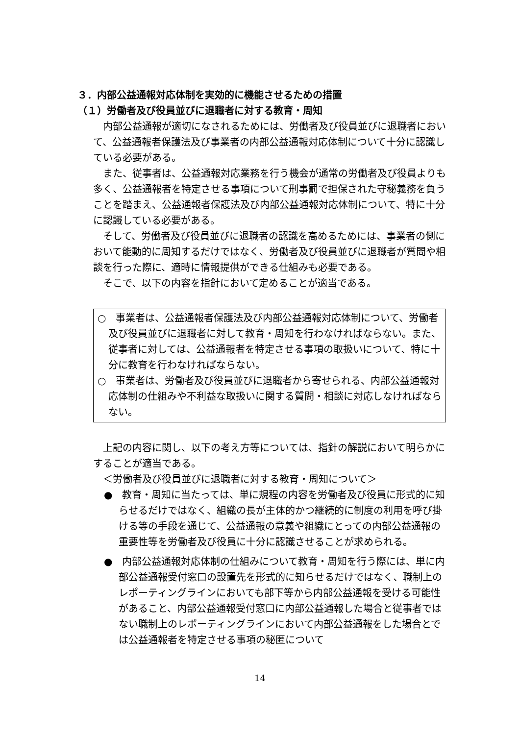３．内部公益通報対応体制を実効的に機能させるための措置
（１）労働者及び役員並びに退職者に対する教育・周知
内部公益通報が適切になされるためには、労働者及び役員並びに退職者において、公益通報者保護法及び事業者の内部公益通報対応体制について十分に認識している必要がある。
また、従事者は、公益通報対応業務を行う機会が通常の労働者及び役員よりも多く、公益通報者を特定させる事項について刑事罰で担保された守秘義務を負うことを踏まえ、公益通報者保護法及び内部公益通報対応体制について、特に十分に認識している必要がある。
そして、労働者及び役員並びに退職者の認識を高めるためには、事業者の側において能動的に周知するだけではなく、労働者及び役員並びに退職者が質問や相談を行った際に、適時に情報提供ができる仕組みも必要である。
そこで、以下の内容を指針において定めることが適当である。
○　事業者は、公益通報者保護法及び内部公益通報対応体制について、労働者及び役員並びに退職者に対して教育・周知を行わなければならない。また、従事者に対しては、公益通報者を特定させる事項の取扱いについて、特に十分に教育を行わなければならない。
○　事業者は、労働者及び役員並びに退職者から寄せられる、内部公益通報対応体制の仕組みや不利益な取扱いに関する質問・相談に対応しなければならない。
上記の内容に関し、以下の考え方等については、指針の解説において明らかにすることが適当である。
＜労働者及び役員並びに退職者に対する教育・周知について＞
●　教育・周知に当たっては、単に規程の内容を労働者及び役員に形式的に知らせるだけではなく、組織の長が主体的かつ継続的に制度の利用を呼び掛ける等の手段を通じて、公益通報の意義や組織にとっての内部公益通報の重要性等を労働者及び役員に十分に認識させることが求められる。
●　内部公益通報対応体制の仕組みについて教育・周知を行う際には、単に内部公益通報受付窓口の設置先を形式的に知らせるだけではなく、職制上のレポーティングラインにおいても部下等から内部公益通報を受ける可能性があること、内部公益通報受付窓口に内部公益通報した場合と従事者ではない職制上のレポーティングラインにおいて内部公益通報をした場合とでは公益通報者を特定させる事項の秘匿について
14